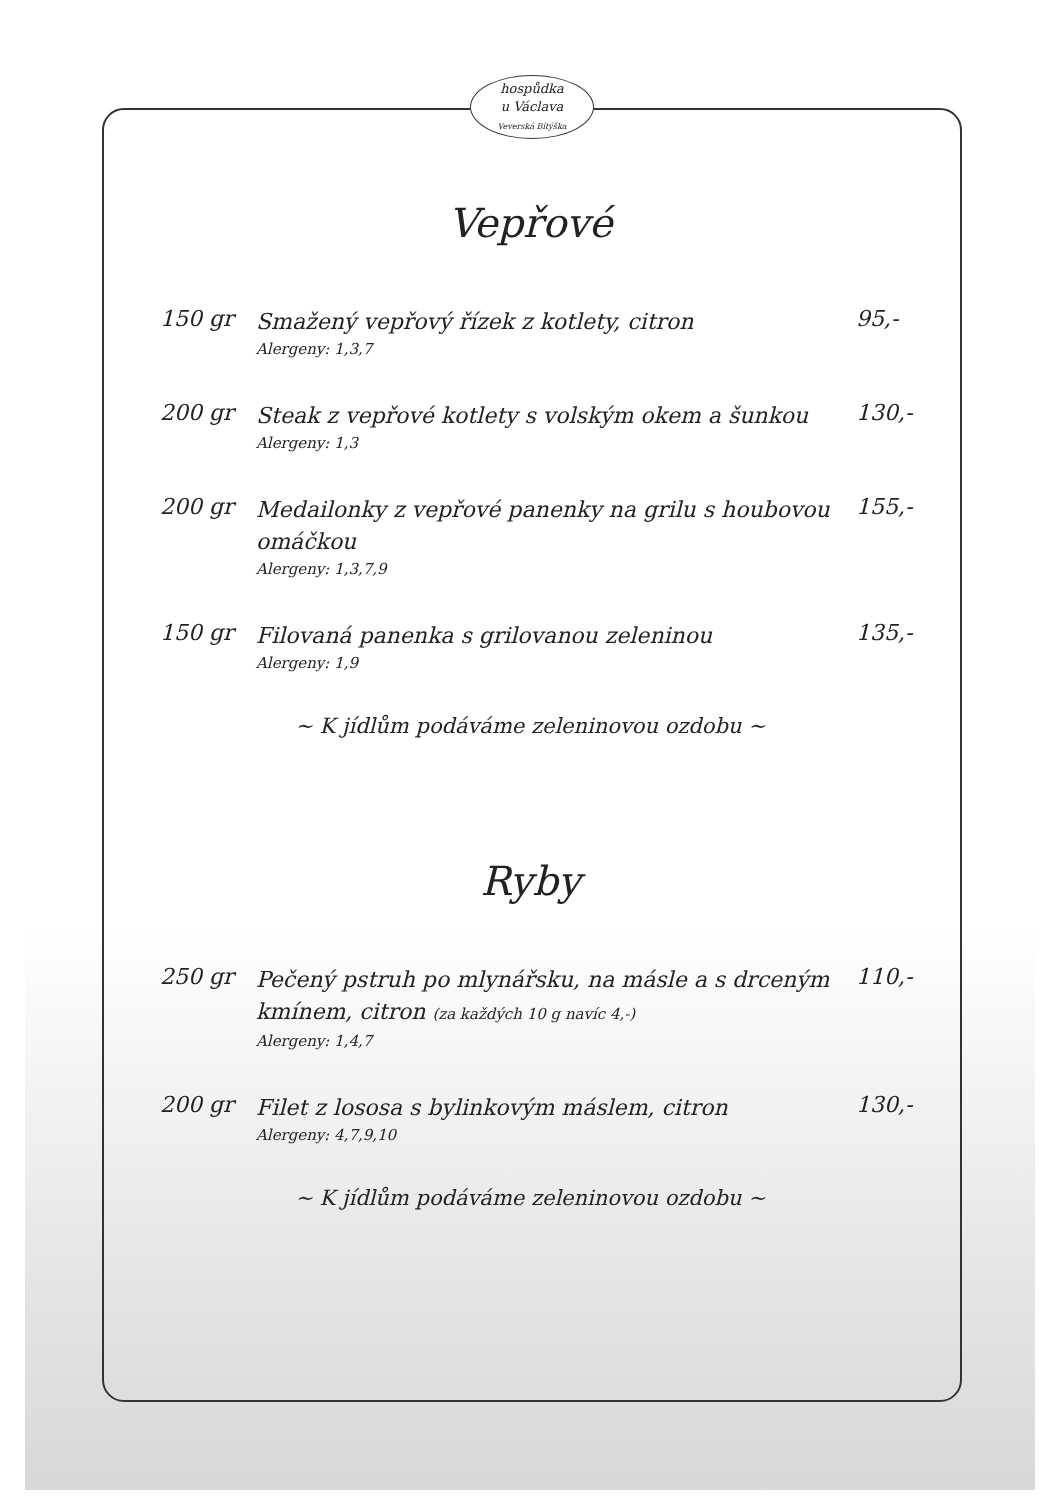hospůdka
u Václava
Veverská Bítýška
Vepřové
150 gr
Smažený vepřový řízek z kotlety, citron
Alergeny: 1,3,7
95,-
200 gr
Steak z vepřové kotlety s volským okem a šunkou
Alergeny: 1,3
130,-
200 gr
Medailonky z vepřové panenky na grilu s houbovou omáčkou
Alergeny: 1,3,7,9
155,-
150 gr
Filovaná panenka s grilovanou zeleninou
Alergeny: 1,9
135,-
~ K jídlům podáváme zeleninovou ozdobu ~
Ryby
250 gr
Pečený pstruh po mlynářsku, na másle a s drceným kmínem, citron (za každých 10 g navíc 4,-)
Alergeny: 1,4,7
110,-
200 gr
Filet z lososa s bylinkovým máslem, citron
Alergeny: 4,7,9,10
130,-
~ K jídlům podáváme zeleninovou ozdobu ~